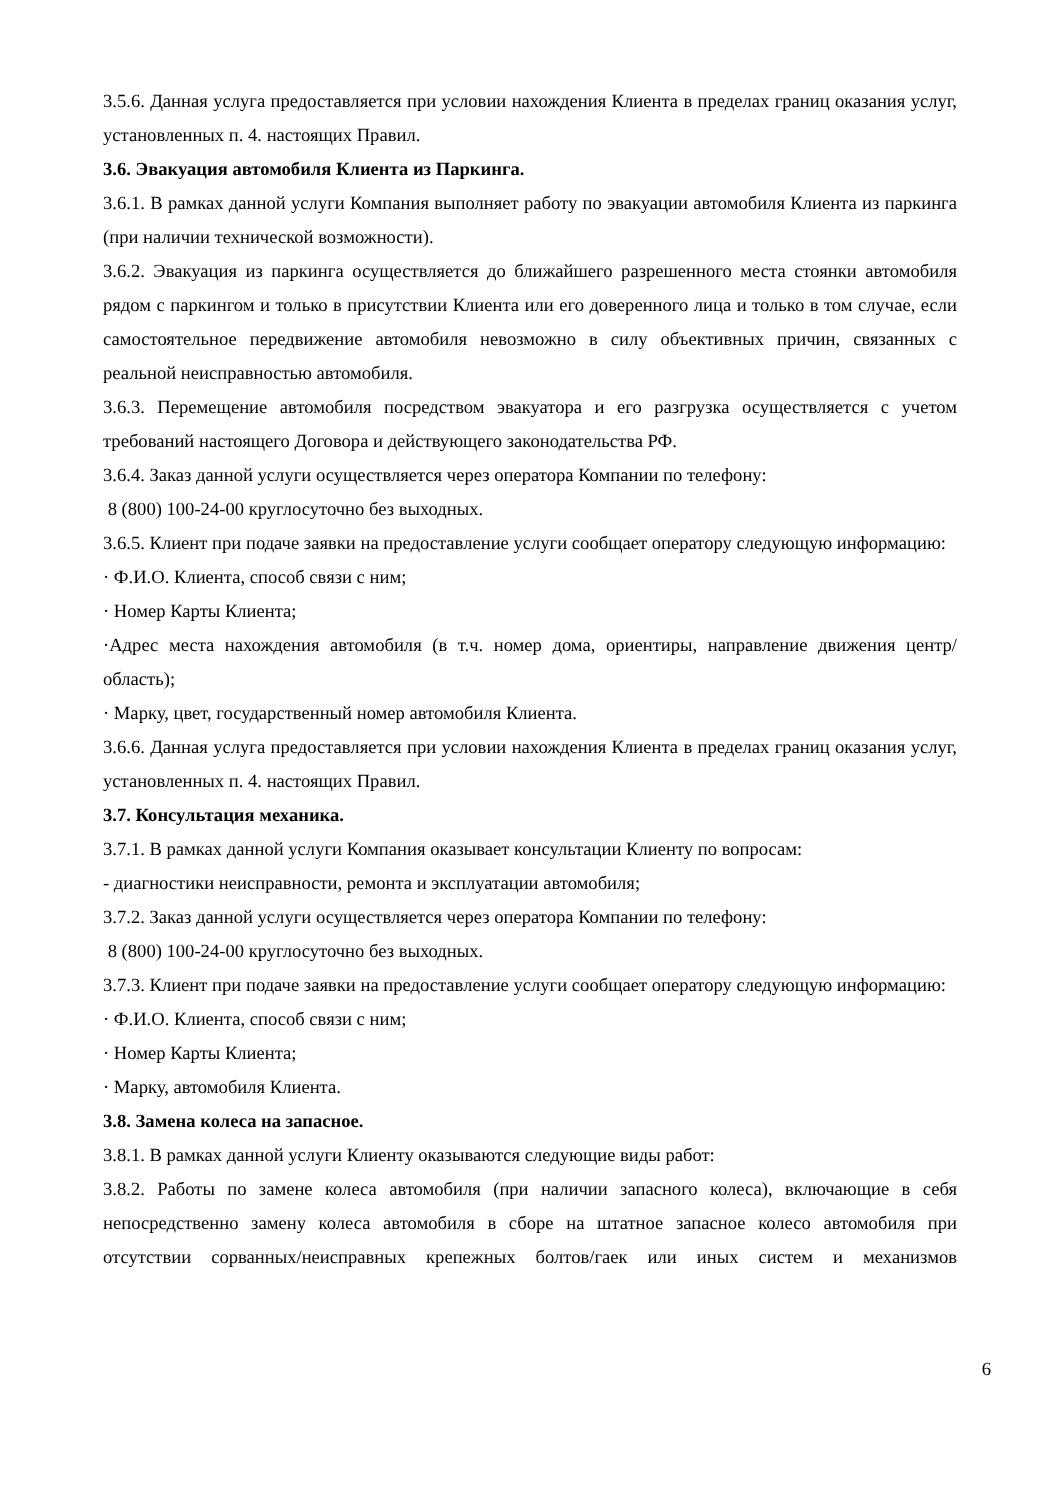3.5.6. Данная услуга предоставляется при условии нахождения Клиента в пределах границ оказания услуг, установленных п. 4. настоящих Правил.
3.6. Эвакуация автомобиля Клиента из Паркинга.
3.6.1. В рамках данной услуги Компания выполняет работу по эвакуации автомобиля Клиента из паркинга (при наличии технической возможности).
3.6.2. Эвакуация из паркинга осуществляется до ближайшего разрешенного места стоянки автомобиля рядом с паркингом и только в присутствии Клиента или его доверенного лица и только в том случае, если самостоятельное передвижение автомобиля невозможно в силу объективных причин, связанных с реальной неисправностью автомобиля.
3.6.3. Перемещение автомобиля посредством эвакуатора и его разгрузка осуществляется с учетом требований настоящего Договора и действующего законодательства РФ.
3.6.4. Заказ данной услуги осуществляется через оператора Компании по телефону:
8 (800) 100-24-00 круглосуточно без выходных.
3.6.5. Клиент при подаче заявки на предоставление услуги сообщает оператору следующую информацию:
· Ф.И.О. Клиента, способ связи с ним;
· Номер Карты Клиента;
·Адрес места нахождения автомобиля (в т.ч. номер дома, ориентиры, направление движения центр/область);
· Марку, цвет, государственный номер автомобиля Клиента.
3.6.6. Данная услуга предоставляется при условии нахождения Клиента в пределах границ оказания услуг, установленных п. 4. настоящих Правил.
3.7. Консультация механика.
3.7.1. В рамках данной услуги Компания оказывает консультации Клиенту по вопросам:
- диагностики неисправности, ремонта и эксплуатации автомобиля;
3.7.2. Заказ данной услуги осуществляется через оператора Компании по телефону:
8 (800) 100-24-00 круглосуточно без выходных.
3.7.3. Клиент при подаче заявки на предоставление услуги сообщает оператору следующую информацию:
· Ф.И.О. Клиента, способ связи с ним;
· Номер Карты Клиента;
· Марку, автомобиля Клиента.
3.8. Замена колеса на запасное.
3.8.1. В рамках данной услуги Клиенту оказываются следующие виды работ:
3.8.2. Работы по замене колеса автомобиля (при наличии запасного колеса), включающие в себя непосредственно замену колеса автомобиля в сборе на штатное запасное колесо автомобиля при отсутствии сорванных/неисправных крепежных болтов/гаек или иных систем и механизмов
6